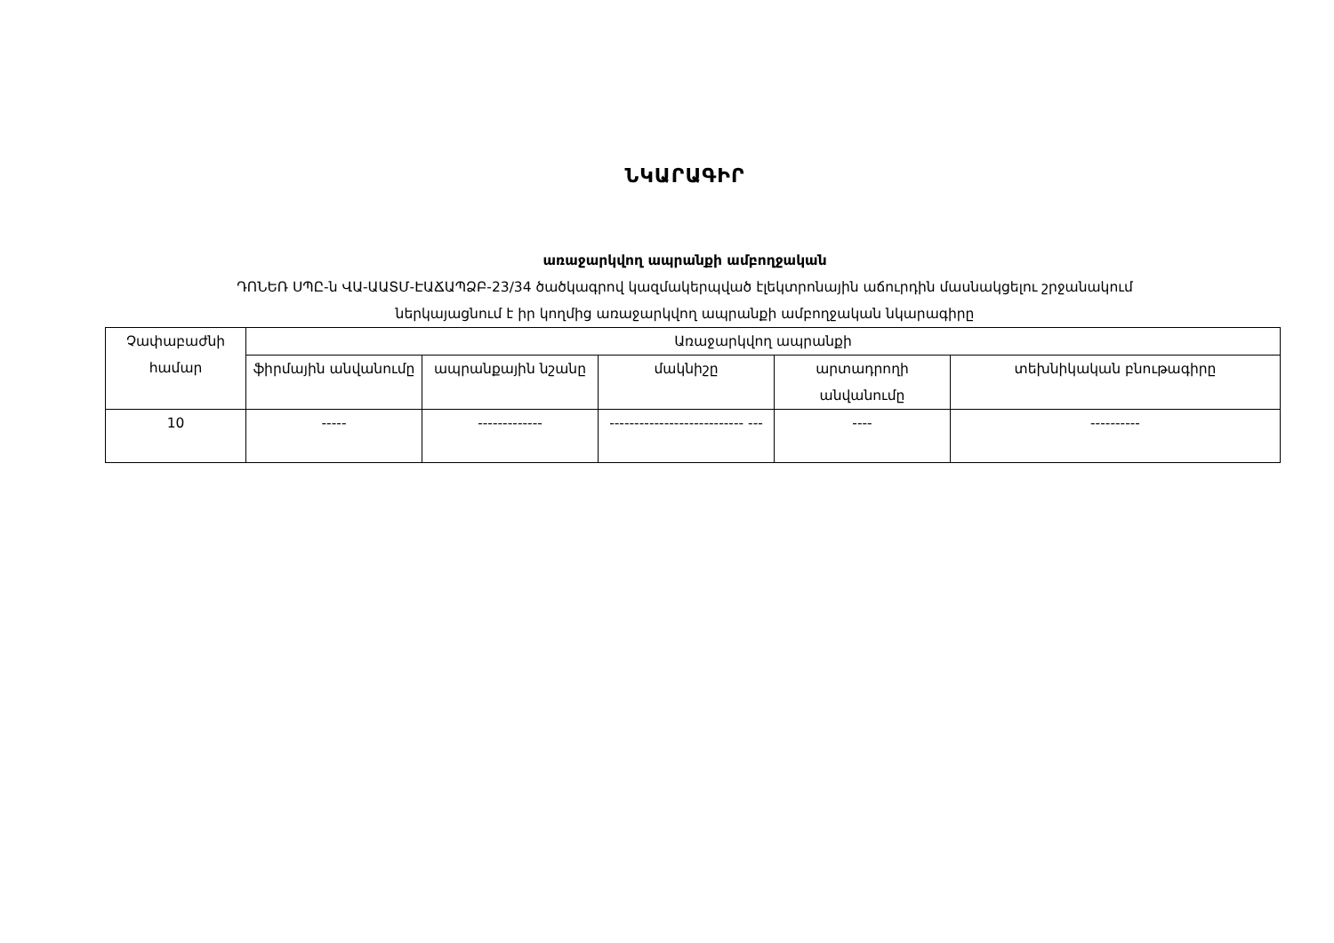ՆԿԱՐԱԳԻՐ
առաջարկվող ապրանքի ամբողջական
ԴՈՆԵՌ ՍՊԸ-ն ՎԱ-ԱԱՏՄ-ԷԱՃԱՊՁԲ-23/34 ծածկագրով կազմակերպված էլեկտրոնային աճուրդին մասնակցելու շրջանակում
ներկայացնում է իր կողմից առաջարկվող ապրանքի ամբողջական նկարագիրը
| Չափաբաժնի համար | Առաջարկվող ապրանքի | | | | |
| --- | --- | --- | --- | --- | --- |
| | ֆիրմային անվանումը | ապրանքային նշանը | մակնիշը | արտադրողի անվանումը | տեխնիկական բնութագիրը |
| 10 | ----- | ------------- | --------------------------- --- | ---- | ---------- |